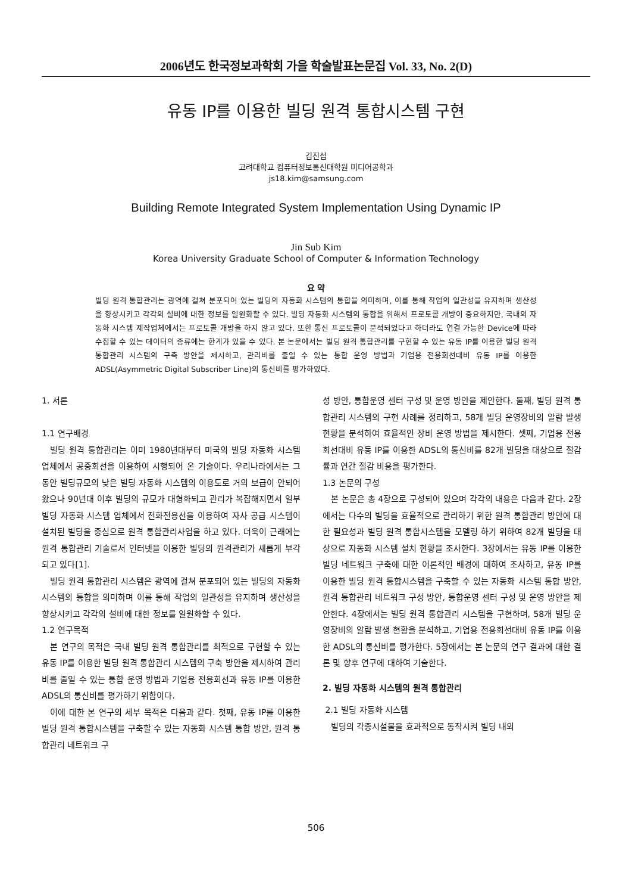2006년도 한국정보과학회 가을 학술발표논문집 Vol. 33, No. 2(D)
유동 IP를 이용한 빌딩 원격 통합시스템 구현
김진섭
고려대학교 컴퓨터정보통신대학원 미디어공학과
js18.kim@samsung.com
Building Remote Integrated System Implementation Using Dynamic IP
Jin Sub Kim
Korea University Graduate School of Computer & Information Technology
요 약
빌딩 원격 통합관리는 광역에 걸쳐 분포되어 있는 빌딩의 자동화 시스템의 통합을 의미하며, 이를 통해 작업의 일관성을 유지하며 생산성을 향상시키고 각각의 설비에 대한 정보를 일원화할 수 있다. 빌딩 자동화 시스템의 통합을 위해서 프로토콜 개방이 중요하지만, 국내의 자동화 시스템 제작업체에서는 프로토콜 개방을 하지 않고 있다. 또한 통신 프로토콜이 분석되었다고 하더라도 연결 가능한 Device에 따라 수집할 수 있는 데이터의 종류에는 한계가 있을 수 있다. 본 논문에서는 빌딩 원격 통합관리를 구현할 수 있는 유동 IP를 이용한 빌딩 원격 통합관리 시스템의 구축 방안을 제시하고, 관리비를 줄일 수 있는 통합 운영 방법과 기업용 전용회선대비 유동 IP를 이용한 ADSL(Asymmetric Digital Subscriber Line)의 통신비를 평가하였다.
1. 서론
1.1 연구배경
빌딩 원격 통합관리는 이미 1980년대부터 미국의 빌딩 자동화 시스템 업체에서 공중회선을 이용하여 시행되어 온 기술이다. 우리나라에서는 그 동안 빌딩규모의 낮은 빌딩 자동화 시스템의 이용도로 거의 보급이 안되어 왔으나 90년대 이후 빌딩의 규모가 대형화되고 관리가 복잡해지면서 일부 빌딩 자동화 시스템 업체에서 전화전용선을 이용하여 자사 공급 시스템이 설치된 빌딩을 중심으로 원격 통합관리사업을 하고 있다. 더욱이 근래에는 원격 통합관리 기술로서 인터넷을 이용한 빌딩의 원격관리가 새롭게 부각되고 있다[1].
빌딩 원격 통합관리 시스템은 광역에 걸쳐 분포되어 있는 빌딩의 자동화 시스템의 통합을 의미하며 이를 통해 작업의 일관성을 유지하며 생산성을 향상시키고 각각의 설비에 대한 정보를 일원화할 수 있다.
1.2 연구목적
본 연구의 목적은 국내 빌딩 원격 통합관리를 최적으로 구현할 수 있는 유동 IP를 이용한 빌딩 원격 통합관리 시스템의 구축 방안을 제시하여 관리비를 줄일 수 있는 통합 운영 방법과 기업용 전용회선과 유동 IP를 이용한 ADSL의 통신비를 평가하기 위함이다.
이에 대한 본 연구의 세부 목적은 다음과 같다. 첫째, 유동 IP를 이용한 빌딩 원격 통합시스템을 구축할 수 있는 자동화 시스템 통합 방안, 원격 통합관리 네트워크 구
성 방안, 통합운영 센터 구성 및 운영 방안을 제안한다. 둘째, 빌딩 원격 통합관리 시스템의 구현 사례를 정리하고, 58개 빌딩 운영장비의 알람 발생 현황을 분석하여 효율적인 장비 운영 방법을 제시한다. 셋째, 기업용 전용회선대비 유동 IP를 이용한 ADSL의 통신비를 82개 빌딩을 대상으로 절감률과 연간 절감 비용을 평가한다.
1.3 논문의 구성
본 논문은 총 4장으로 구성되어 있으며 각각의 내용은 다음과 같다. 2장에서는 다수의 빌딩을 효율적으로 관리하기 위한 원격 통합관리 방안에 대한 필요성과 빌딩 원격 통합시스템을 모델링 하기 위하여 82개 빌딩을 대상으로 자동화 시스템 설치 현황을 조사한다. 3장에서는 유동 IP를 이용한 빌딩 네트워크 구축에 대한 이론적인 배경에 대하여 조사하고, 유동 IP를 이용한 빌딩 원격 통합시스템을 구축할 수 있는 자동화 시스템 통합 방안, 원격 통합관리 네트워크 구성 방안, 통합운영 센터 구성 및 운영 방안을 제안한다. 4장에서는 빌딩 원격 통합관리 시스템을 구현하며, 58개 빌딩 운영장비의 알람 발생 현황을 분석하고, 기업용 전용회선대비 유동 IP를 이용한 ADSL의 통신비를 평가한다. 5장에서는 본 논문의 연구 결과에 대한 결론 및 향후 연구에 대하여 기술한다.
2. 빌딩 자동화 시스템의 원격 통합관리
2.1 빌딩 자동화 시스템
빌딩의 각종시설물을 효과적으로 동작시켜 빌딩 내외
506